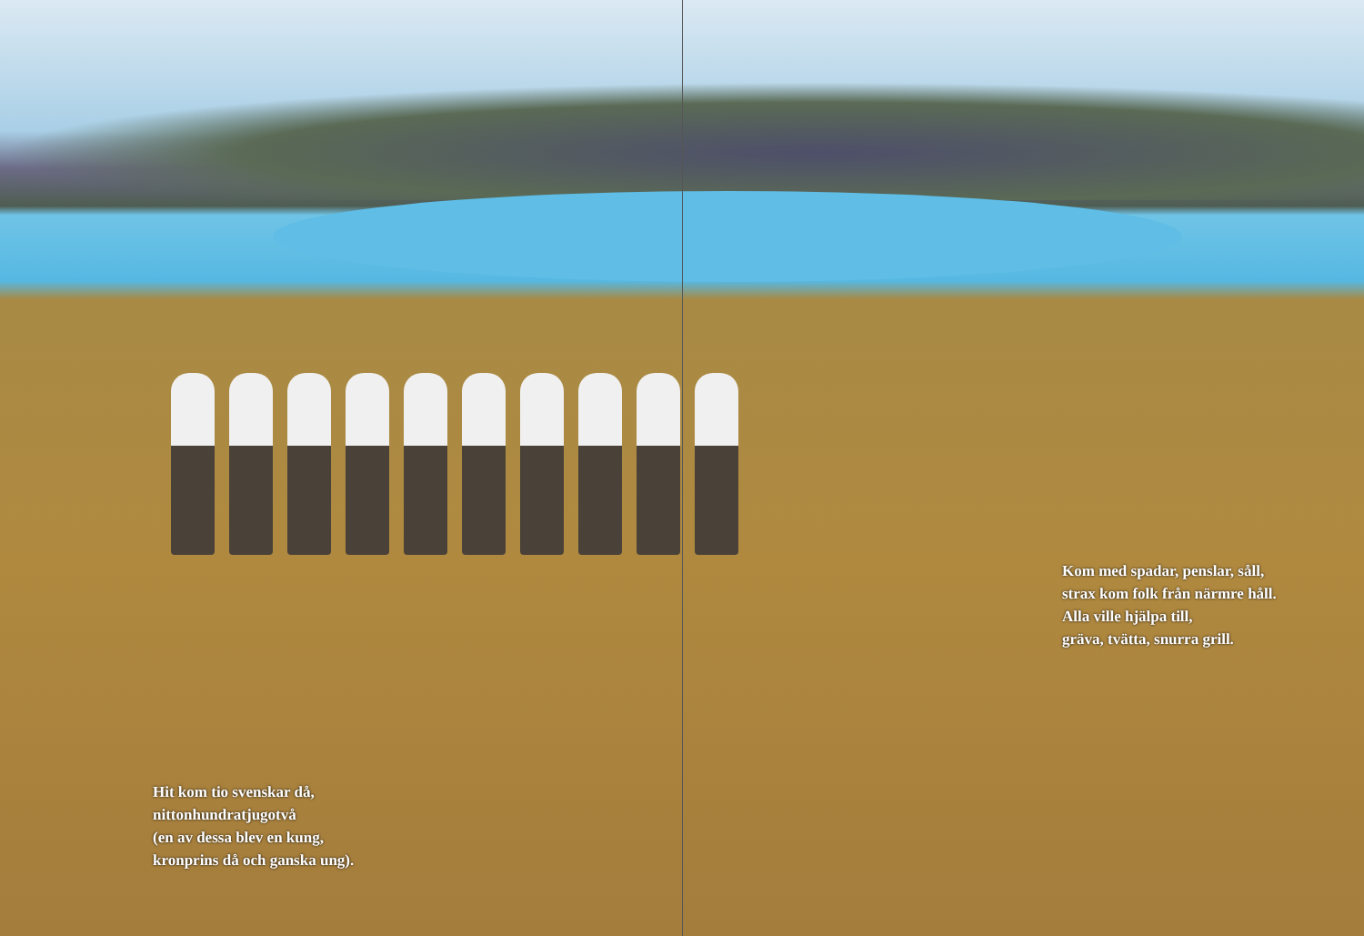Hit kom tio svenskar då,
nittonhundratjugotvå
(en av dessa blev en kung,
kronprins då och ganska ung).
Kom med spadar, penslar, såll,
strax kom folk från närmre håll.
Alla ville hjälpa till,
gräva, tvätta, snurra grill.